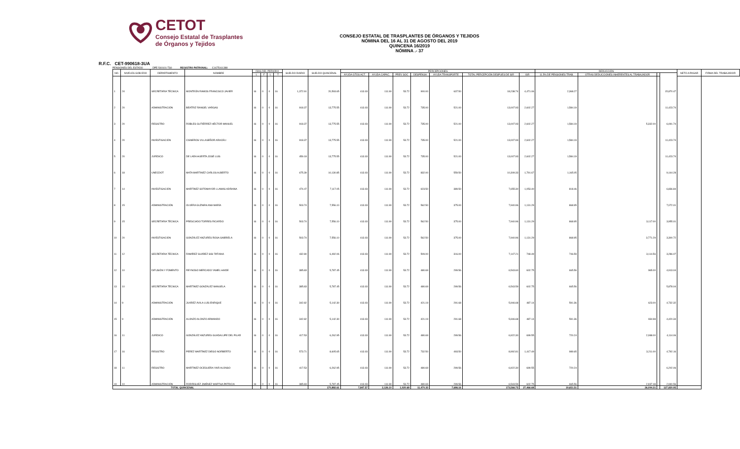CETOT
Consejo Estatal de Trasplantes
de Órganos y Tejidos
CONSEJO ESTATAL DE TRASPLANTES DE ÓRGANOS Y TEJIDOS
NÓMINA DEL 16 AL 31 DE AGOSTO DEL 2019
QUINCENA 16/2019
NÓMINA .- 37
R.F.C. CET-990618-3UA
PENSIONES DEL ESTADO DPE-540101-TS0 REGISTRO PATRONAL: C1675161388
| NO. | NIVELES GOB EDO | DEPARTAMENTO | NOMBRE | DÍAS DEL PERIODO | | | | SUELDO DIARIO | SUELDO QUINCENAL | PERCEPCIONES | | | | | | | DEDUCCIÓN | | | | NETO A PAGAR | FIRMA DEL TRABAJADOR |
| --- | --- | --- | --- | --- | --- | --- | --- | --- | --- | --- | --- | --- | --- | --- | --- | --- | --- | --- | --- | --- | --- | --- |
| | | | | L | F | L | T | | | AYUDA GTOS ACT. | AYUDA CAPAC. | PREV SOC | DESPENSA | AYUDA TRANSPORTE | TOTAL PERCEPCIÓN DESPUES DE ISR | ISR | 11.5% DE PENSIONES TRAB. | OTRAS DEDUCCIONES INHERENTES AL TRABAJADOR | | | | |
| 1 | 24 | SECRETARIA TÉCNICA | MONTEÓN RAMOS FRANCISCO JAVIER | 16 | 0 | 0 | 16 | 1,372.91 | 20,593.65 | 413.03 | 111.90 | 53.72 | 900.00 | 637.50 | 18,238.74 | 4,471.06 | 2,368.27 | | | 15,870.47 | | |
| 2 | 20 | ADMINISTRACIÓN | BEATRIZ RANGEL VARGAS | 16 | 0 | 0 | 16 | 918.37 | 13,775.55 | 413.03 | 111.90 | 53.72 | 735.00 | 521.00 | 13,007.93 | 2,602.27 | 1,584.19 | | | 11,423.74 | | |
| 3 | 20 | REGISTRO | ROBLES GUTIÉRREZ HÉCTOR MANUEL | 16 | 0 | 0 | 16 | 918.37 | 13,775.55 | 413.03 | 111.90 | 53.72 | 735.00 | 521.00 | 13,007.93 | 2,602.27 | 1,584.19 | 5,332.00 | | 6,091.74 | | |
| 4 | 20 | INVESTIGACIÓN | CISNEROS VILLASEÑOR ARACELI | 16 | 0 | 0 | 16 | 918.37 | 13,775.55 | 413.03 | 111.90 | 53.72 | 735.00 | 521.00 | 13,007.93 | 2,602.27 | 1,584.19 | | | 11,423.74 | | |
| 5 | 20 | JURÍDICO | DE LARA HUERTA JOSÉ LUIS | 16 | 0 | 0 | 16 | 459.18 | 13,775.55 | 413.03 | 111.90 | 53.72 | 735.00 | 521.00 | 13,007.93 | 2,602.27 | 1,584.19 | | | 11,423.74 | | |
| 6 | 18 | UNECDOT | MATA MARTINEZ CARLOS ALBERTO | 16 | 0 | 0 | 16 | 675.39 | 10,130.85 | 413.03 | 111.90 | 53.72 | 832.00 | 559.50 | 10,309.33 | 1,791.67 | 1,165.05 | | | 9,144.28 | | |
| 7 | 14 | INVESTIGACIÓN | MARTÍNEZ SOTOMAYOR LLAMAS ADRIANA | 16 | 0 | 0 | 16 | 474.47 | 7,117.05 | 413.03 | 111.90 | 53.72 | 623.50 | 389.50 | 7,655.30 | 1,053.40 | 818.46 | | | 6,836.84 | | |
| 8 | 15 | ADMINISTRACIÓN | OLVERA GUZMÁN ANA MARÍA | 16 | 0 | 0 | 16 | 503.74 | 7,556.10 | 413.03 | 111.90 | 53.72 | 562.50 | 375.00 | 7,940.96 | 1,131.29 | 868.95 | | | 7,072.01 | | |
| 9 | 15 | SECRETARIA TÉCNICA | PRESCIADO TORRES RICARDO | 16 | 0 | 0 | 16 | 503.74 | 7,556.10 | 413.03 | 111.90 | 53.72 | 562.50 | 375.00 | 7,940.96 | 1,131.29 | 868.95 | 3,117.00 | | 3,955.01 | | |
| 10 | 20 | INVESTIGACIÓN | GONZÁLEZ ANZURES ROSA GABRIELA | 16 | 0 | 0 | 16 | 503.74 | 7,556.10 | 413.03 | 111.90 | 53.72 | 562.50 | 375.00 | 7,940.96 | 1,131.29 | 868.95 | 3,771.29 | | 3,300.72 | | |
| 11 | 12 | SECRETARIA TÉCNICA | RAMÍREZ SUÁREZ SISI TATIANA | 16 | 0 | 0 | 16 | 432.80 | 6,492.06 | 413.03 | 111.90 | 53.72 | 509.00 | 316.00 | 7,147.21 | 748.49 | 746.59 | 3,114.56 | | 3,286.07 | | |
| 12 | 10 | DIFUSIÓN Y FOMENTO | REYNOSO MERCADO YAMEL HAIDE | 16 | 0 | 0 | 16 | 385.83 | 5,787.45 | 413.03 | 111.90 | 53.72 | 480.69 | 299.56 | 6,543.60 | 602.75 | 665.56 | 965.00 | | 4,913.04 | | |
| 13 | 10 | SECRETARIA TÉCNICA | MARTÍNEZ GONZÁLEZ MANUELA | 16 | 0 | 0 | 16 | 385.83 | 5,787.45 | 413.03 | 111.90 | 53.72 | 480.69 | 299.56 | 6,543.59 | 602.75 | 665.56 | | | 5,878.04 | | |
| 14 | 9 | ADMINISTRACIÓN | JUÁREZ ÁVILA LUÍS ENRIQUE | 16 | 0 | 0 | 16 | 342.82 | 5,142.30 | 413.03 | 111.90 | 53.72 | 421.19 | 291.68 | 5,946.68 | 487.14 | 591.36 | 623.00 | | 4,732.32 | | |
| 15 | 9 | ADMINISTRACIÓN | ALONZO ALONZO ARMANDO | 16 | 0 | 0 | 16 | 342.82 | 5,142.30 | 413.03 | 111.90 | 53.72 | 421.19 | 291.68 | 5,946.68 | 487.14 | 591.36 | 934.98 | | 4,420.34 | | |
| 16 | 11 | JURÍDICO | GONZÁLEZ ANZURES GUADALUPE DEL PILAR | 16 | 0 | 0 | 16 | 417.53 | 6,262.95 | 413.03 | 111.90 | 53.72 | 480.69 | 299.56 | 6,922.30 | 699.55 | 720.24 | 2,088.00 | | 4,114.06 | | |
| 17 | 16 | REGISTRO | PEREZ MARTÍNEZ DIEGO NORBERTO | 16 | 0 | 0 | 16 | 573.71 | 8,605.65 | 413.03 | 111.90 | 53.72 | 732.50 | 493.50 | 8,992.81 | 1,417.49 | 989.65 | 3,211.00 | | 4,792.16 | | |
| 18 | 11 | REGISTRO | MARTÍNEZ OCEGUERA YAIR ALONSO | 16 | 0 | 0 | 16 | 417.53 | 6,262.95 | 413.03 | 111.90 | 53.72 | 480.69 | 299.56 | 6,922.30 | 699.55 | 720.24 | | | 6,202.06 | | |
| 19 | 10 | ADMINISTRACIÓN | RODRÍGUEZ JIMÉNEZ MARTHA PATRICIA | 16 | 0 | 0 | 16 | 385.83 | 5,787.45 | 413.03 | 111.90 | 53.72 | 480.69 | 299.56 | 6,543.59 | 602.75 | 665.56 | 2,937.48 | | 2,940.56 | | |
| TOTAL QUINCENAL | | | | | | | | | 170,882.61 | 7,847.57 | 2,126.10 | 1,020.68 | 11,470.33 | 7,686.16 | 173,566.75 | 27,466.68 | 19,651.51 | 26,094.31 | | 127,820.95 | | |